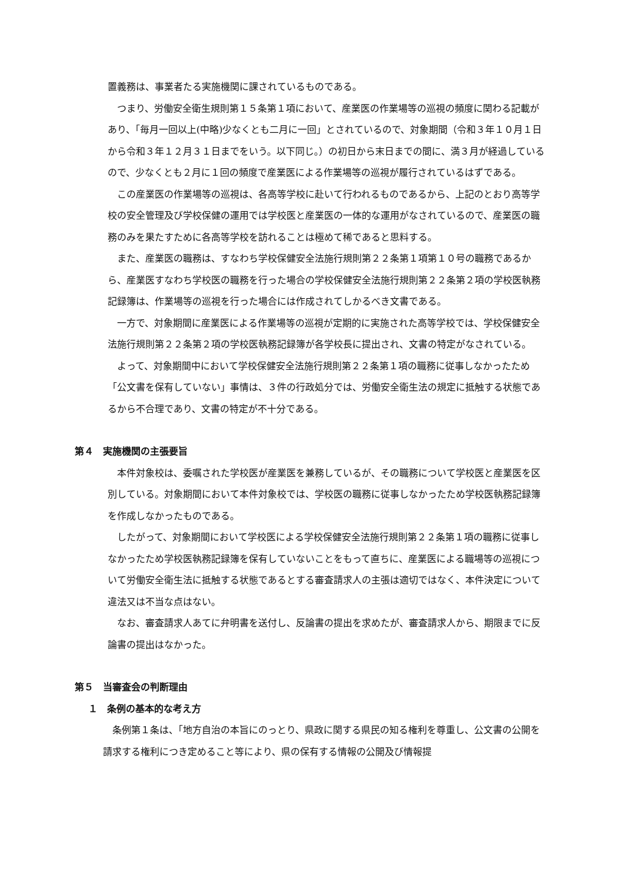置義務は、事業者たる実施機関に課されているものである。
つまり、労働安全衛生規則第１５条第１項において、産業医の作業場等の巡視の頻度に関わる記載があり、「毎月一回以上(中略)少なくとも二月に一回」とされているので、対象期間（令和３年１０月１日から令和３年１２月３１日までをいう。以下同じ。）の初日から末日までの間に、満３月が経過しているので、少なくとも２月に１回の頻度で産業医による作業場等の巡視が履行されているはずである。
この産業医の作業場等の巡視は、各高等学校に赴いて行われるものであるから、上記のとおり高等学校の安全管理及び学校保健の運用では学校医と産業医の一体的な運用がなされているので、産業医の職務のみを果たすために各高等学校を訪れることは極めて稀であると思料する。
また、産業医の職務は、すなわち学校保健安全法施行規則第２２条第１項第１０号の職務であるから、産業医すなわち学校医の職務を行った場合の学校保健安全法施行規則第２２条第２項の学校医執務記録簿は、作業場等の巡視を行った場合には作成されてしかるべき文書である。
一方で、対象期間に産業医による作業場等の巡視が定期的に実施された高等学校では、学校保健安全法施行規則第２２条第２項の学校医執務記録簿が各学校長に提出され、文書の特定がなされている。
よって、対象期間中において学校保健安全法施行規則第２２条第１項の職務に従事しなかったため「公文書を保有していない」事情は、３件の行政処分では、労働安全衛生法の規定に抵触する状態であるから不合理であり、文書の特定が不十分である。
第４　実施機関の主張要旨
本件対象校は、委嘱された学校医が産業医を兼務しているが、その職務について学校医と産業医を区別している。対象期間において本件対象校では、学校医の職務に従事しなかったため学校医執務記録簿を作成しなかったものである。
したがって、対象期間において学校医による学校保健安全法施行規則第２２条第１項の職務に従事しなかったため学校医執務記録簿を保有していないことをもって直ちに、産業医による職場等の巡視について労働安全衛生法に抵触する状態であるとする審査請求人の主張は適切ではなく、本件決定について違法又は不当な点はない。
なお、審査請求人あてに弁明書を送付し、反論書の提出を求めたが、審査請求人から、期限までに反論書の提出はなかった。
第５　当審査会の判断理由
１　条例の基本的な考え方
条例第１条は、「地方自治の本旨にのっとり、県政に関する県民の知る権利を尊重し、公文書の公開を請求する権利につき定めること等により、県の保有する情報の公開及び情報提